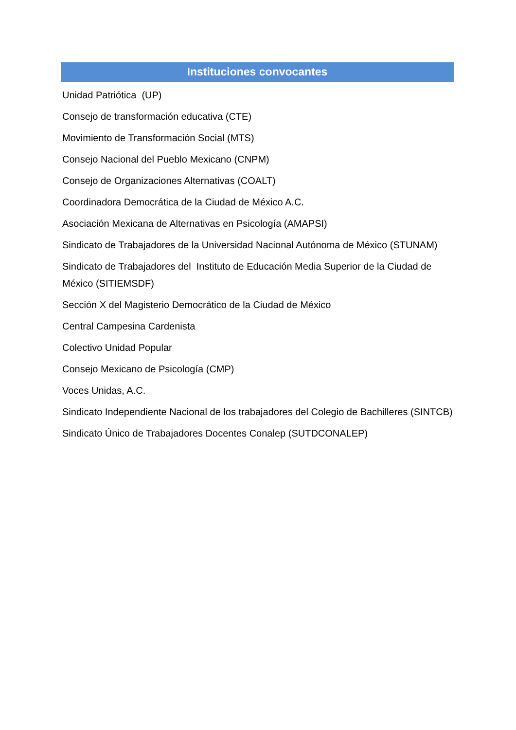Instituciones convocantes
Unidad Patriótica (UP)
Consejo de transformación educativa (CTE)
Movimiento de Transformación Social (MTS)
Consejo Nacional del Pueblo Mexicano (CNPM)
Consejo de Organizaciones Alternativas (COALT)
Coordinadora Democrática de la Ciudad de México A.C.
Asociación Mexicana de Alternativas en Psicología (AMAPSI)
Sindicato de Trabajadores de la Universidad Nacional Autónoma de México (STUNAM)
Sindicato de Trabajadores del Instituto de Educación Media Superior de la Ciudad de México (SITIEMSDF)
Sección X del Magisterio Democrático de la Ciudad de México
Central Campesina Cardenista
Colectivo Unidad Popular
Consejo Mexicano de Psicología (CMP)
Voces Unidas, A.C.
Sindicato Independiente Nacional de los trabajadores del Colegio de Bachilleres (SINTCB)
Sindicato Único de Trabajadores Docentes Conalep (SUTDCONALEP)